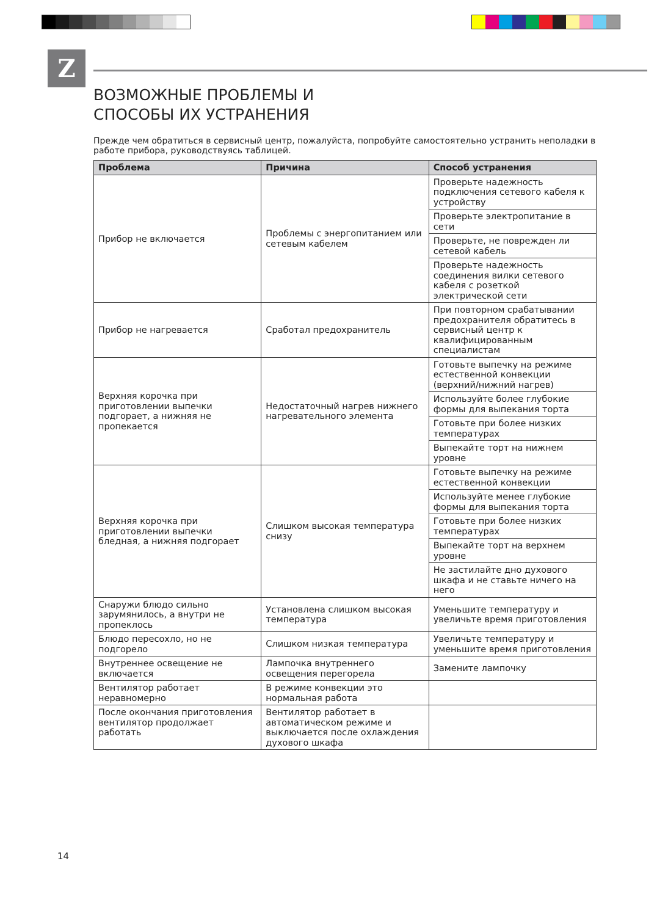Z
ВОЗМОЖНЫЕ ПРОБЛЕМЫ И
СПОСОБЫ ИХ УСТРАНЕНИЯ
Прежде чем обратиться в сервисный центр, пожалуйста, попробуйте самостоятельно устранить неполадки в работе прибора, руководствуясь таблицей.
| Проблема | Причина | Способ устранения |
| --- | --- | --- |
| Прибор не включается | Проблемы с энергопитанием или сетевым кабелем | Проверьте надежность подключения сетевого кабеля к устройству |
| | | Проверьте электропитание в сети |
| | | Проверьте, не поврежден ли сетевой кабель |
| | | Проверьте надежность соединения вилки сетевого кабеля с розеткой электрической сети |
| Прибор не нагревается | Сработал предохранитель | При повторном срабатывании предохранителя обратитесь в сервисный центр к квалифицированным специалистам |
| Верхняя корочка при приготовлении выпечки подгорает, а нижняя не пропекается | Недостаточный нагрев нижнего нагревательного элемента | Готовьте выпечку на режиме естественной конвекции (верхний/нижний нагрев) |
| | | Используйте более глубокие формы для выпекания торта |
| | | Готовьте при более низких температурах |
| | | Выпекайте торт на нижнем уровне |
| Верхняя корочка при приготовлении выпечки бледная, а нижняя подгорает | Слишком высокая температура снизу | Готовьте выпечку на режиме естественной конвекции |
| | | Используйте менее глубокие формы для выпекания торта |
| | | Готовьте при более низких температурах |
| | | Выпекайте торт на верхнем уровне |
| | | Не застилайте дно духового шкафа и не ставьте ничего на него |
| Снаружи блюдо сильно зарумянилось, а внутри не пропеклось | Установлена слишком высокая температура | Уменьшите температуру и увеличьте время приготовления |
| Блюдо пересохло, но не подгорело | Слишком низкая температура | Увеличьте температуру и уменьшите время приготовления |
| Внутреннее освещение не включается | Лампочка внутреннего освещения перегорела | Замените лампочку |
| Вентилятор работает неравномерно | В режиме конвекции это нормальная работа | |
| После окончания приготовления вентилятор продолжает работать | Вентилятор работает в автоматическом режиме и выключается после охлаждения духового шкафа | |
14